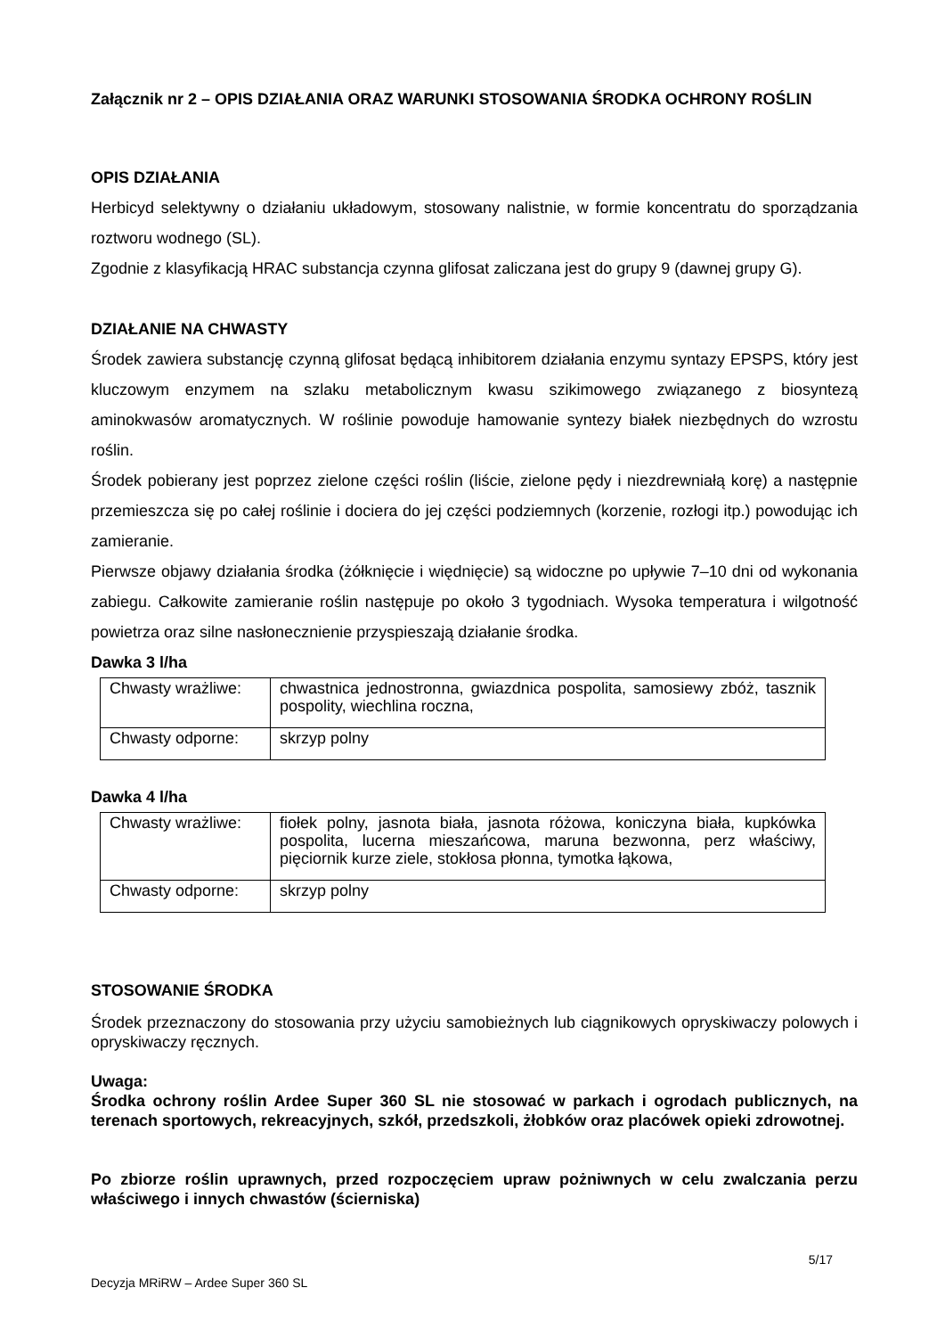Załącznik nr 2 – OPIS DZIAŁANIA ORAZ WARUNKI STOSOWANIA ŚRODKA OCHRONY ROŚLIN
OPIS DZIAŁANIA
Herbicyd selektywny o działaniu układowym, stosowany nalistnie, w formie koncentratu do sporządzania roztworu wodnego (SL).
Zgodnie z klasyfikacją HRAC substancja czynna glifosat zaliczana jest do grupy 9 (dawnej grupy G).
DZIAŁANIE NA CHWASTY
Środek zawiera substancję czynną glifosat będącą inhibitorem działania enzymu syntazy EPSPS, który jest kluczowym enzymem na szlaku metabolicznym kwasu szikimowego związanego z biosyntezą aminokwasów aromatycznych. W roślinie powoduje hamowanie syntezy białek niezbędnych do wzrostu roślin.
Środek pobierany jest poprzez zielone części roślin (liście, zielone pędy i niezdrewniałą korę) a następnie przemieszcza się po całej roślinie i dociera do jej części podziemnych (korzenie, rozłogi itp.) powodując ich zamieranie.
Pierwsze objawy działania środka (żółknięcie i więdnięcie) są widoczne po upływie 7–10 dni od wykonania zabiegu. Całkowite zamieranie roślin następuje po około 3 tygodniach. Wysoka temperatura i wilgotność powietrza oraz silne nasłonecznienie przyspieszają działanie środka.
Dawka 3 l/ha
| Chwasty wrażliwe: | chwastnica jednostronna, gwiazdnica pospolita, samosiewy zbóż, tasznik pospolity, wiechlina roczna, |
| Chwasty odporne: | skrzyp polny |
Dawka 4 l/ha
| Chwasty wrażliwe: | fiołek polny, jasnota biała, jasnota różowa, koniczyna biała, kupkówka pospolita, lucerna mieszańcowa, maruna bezwonna, perz właściwy, pięciornik kurze ziele, stokłosa płonna, tymotka łąkowa, |
| Chwasty odporne: | skrzyp polny |
STOSOWANIE ŚRODKA
Środek przeznaczony do stosowania przy użyciu samobieżnych lub ciągnikowych opryskiwaczy polowych i opryskiwaczy ręcznych.
Uwaga:
Środka ochrony roślin Ardee Super 360 SL nie stosować w parkach i ogrodach publicznych, na terenach sportowych, rekreacyjnych, szkół, przedszkoli, żłobków oraz placówek opieki zdrowotnej.
Po zbiorze roślin uprawnych, przed rozpoczęciem upraw pożniwnych w celu zwalczania perzu właściwego i innych chwastów (ścierniska)
5/17
Decyzja MRiRW – Ardee Super 360 SL